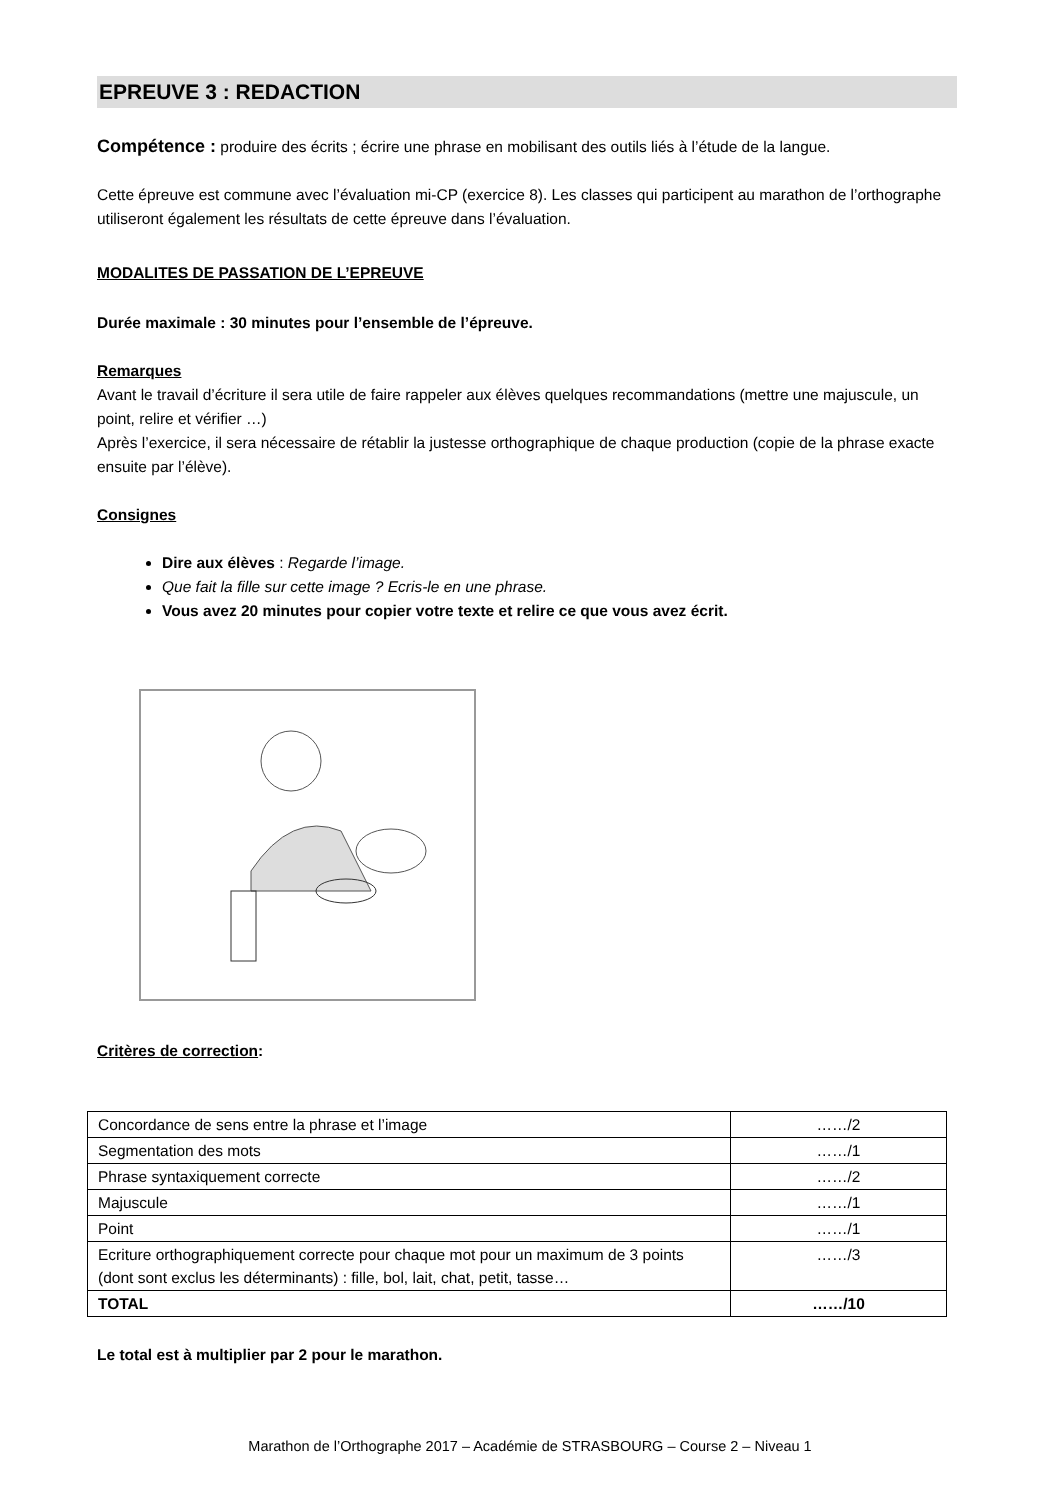EPREUVE 3 : REDACTION
Compétence : produire des écrits ; écrire une phrase en mobilisant des outils liés à l’étude de la langue.
Cette épreuve est commune avec l’évaluation mi-CP (exercice 8). Les classes qui participent au marathon de l’orthographe utiliseront également les résultats de cette épreuve dans l’évaluation.
MODALITES DE PASSATION DE L’EPREUVE
Durée maximale : 30 minutes pour l’ensemble de l’épreuve.
Remarques
Avant le travail d’écriture il sera utile de faire rappeler aux élèves quelques recommandations (mettre une majuscule, un point, relire et vérifier …)
Après l’exercice, il sera nécessaire de rétablir la justesse orthographique de chaque production (copie de la phrase exacte ensuite par l’élève).
Consignes
Dire aux élèves : Regarde l’image.
Que fait la fille sur cette image ? Ecris-le en une phrase.
Vous avez 20 minutes pour copier votre texte et relire ce que vous avez écrit.
Critères de correction:
| Concordance de sens entre la phrase et l’image | ……/2 |
| Segmentation des mots | ……/1 |
| Phrase syntaxiquement correcte | ……/2 |
| Majuscule | ……/1 |
| Point | ……/1 |
| Ecriture orthographiquement correcte pour chaque mot pour un maximum de 3 points (dont sont exclus les déterminants) : fille, bol, lait, chat, petit, tasse… | ……/3 |
| TOTAL | ……/10 |
Le total est à multiplier par 2 pour le marathon.
Marathon de l’Orthographe 2017 – Académie de STRASBOURG – Course 2 – Niveau 1